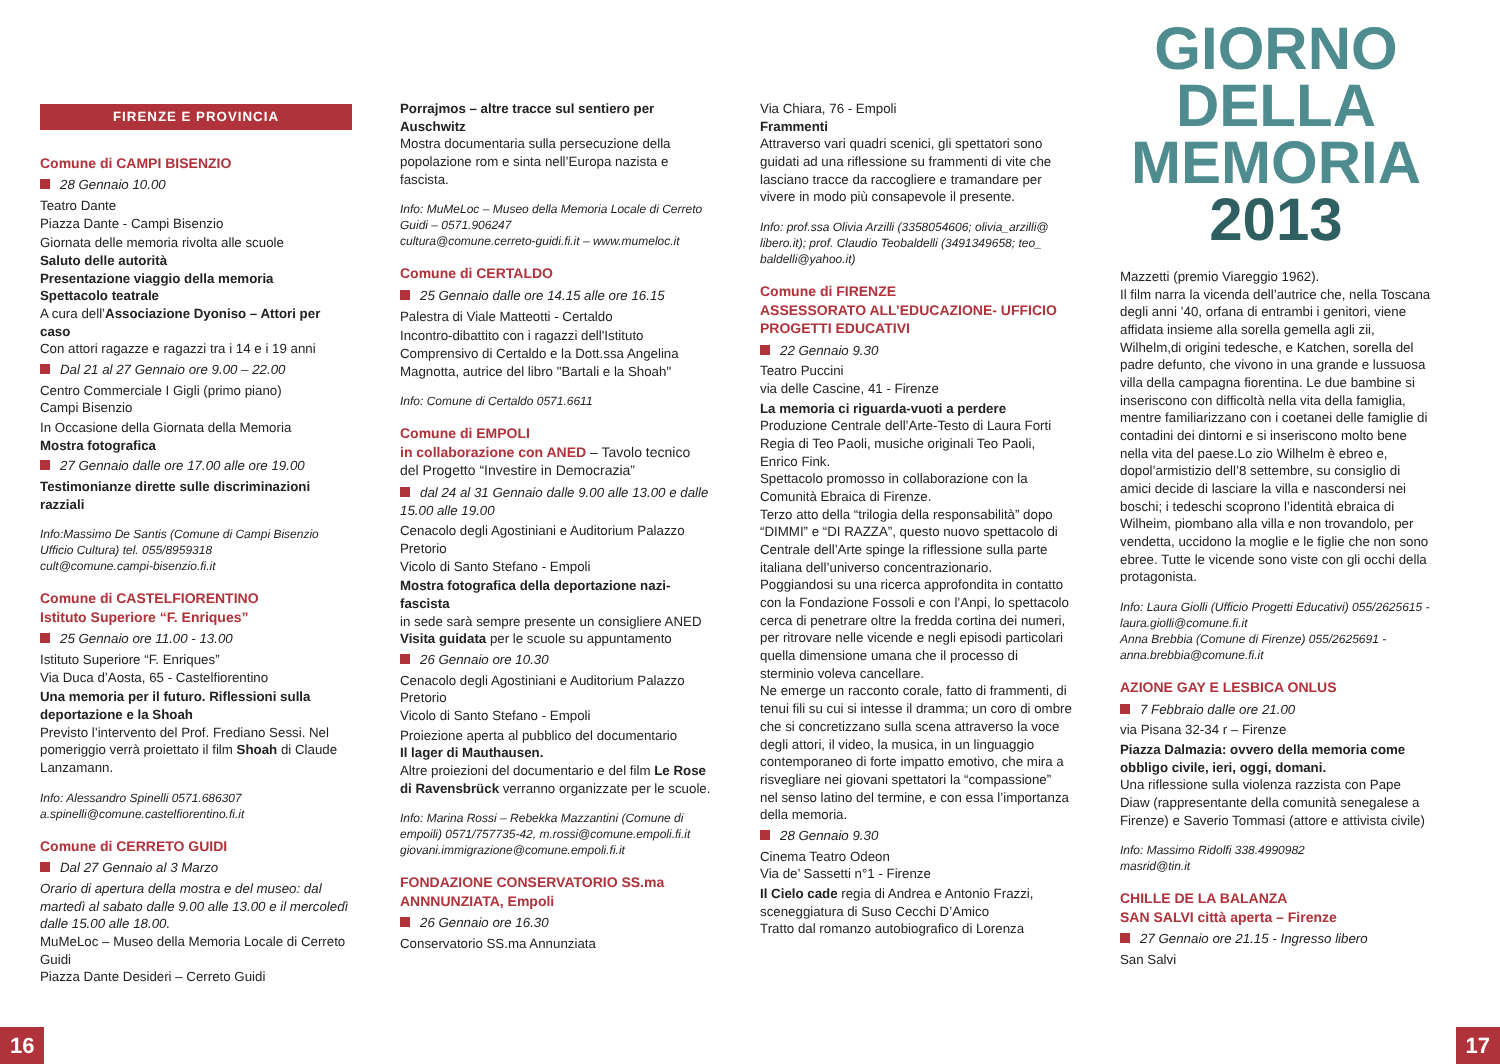FIRENZE E PROVINCIA
Comune di CAMPI BISENZIO
28 Gennaio 10.00
Teatro Dante
Piazza Dante - Campi Bisenzio
Giornata delle memoria rivolta alle scuole
Saluto delle autorità
Presentazione viaggio della memoria
Spettacolo teatrale
A cura dell’Associazione Dyoniso – Attori per caso
Con attori ragazze e ragazzi tra i 14 e i 19 anni
Dal 21 al 27 Gennaio ore 9.00 – 22.00
Centro Commerciale I Gigli (primo piano)
Campi Bisenzio
In Occasione della Giornata della Memoria
Mostra fotografica
27 Gennaio dalle ore 17.00 alle ore 19.00
Testimonianze dirette sulle discriminazioni razziali
Info:Massimo De Santis (Comune di Campi Bisenzio Ufficio Cultura) tel. 055/8959318
cult@comune.campi-bisenzio.fi.it
Comune di CASTELFIORENTINO
Istituto Superiore “F. Enriques”
25 Gennaio ore 11.00 - 13.00
Istituto Superiore “F. Enriques”
Via Duca d’Aosta, 65 - Castelfiorentino
Una memoria per il futuro. Riflessioni sulla deportazione e la Shoah
Previsto l’intervento del Prof. Frediano Sessi. Nel pomeriggio verrà proiettato il film Shoah di Claude Lanzamann.
Info: Alessandro Spinelli 0571.686307
a.spinelli@comune.castelfiorentino.fi.it
Comune di CERRETO GUIDI
Dal 27 Gennaio al 3 Marzo
Orario di apertura della mostra e del museo: dal martedì al sabato dalle 9.00 alle 13.00 e il mercoledì dalle 15.00 alle 18.00.
MuMeLoc – Museo della Memoria Locale di Cerreto Guidi
Piazza Dante Desideri – Cerreto Guidi
Porrajmos – altre tracce sul sentiero per Auschwitz
Mostra documentaria sulla persecuzione della popolazione rom e sinta nell’Europa nazista e fascista.
Info: MuMeLoc – Museo della Memoria Locale di Cerreto Guidi – 0571.906247
cultura@comune.cerreto-guidi.fi.it – www.mumeloc.it
Comune di CERTALDO
25 Gennaio dalle ore 14.15 alle ore 16.15
Palestra di Viale Matteotti - Certaldo
Incontro-dibattito con i ragazzi dell'Istituto Comprensivo di Certaldo e la Dott.ssa Angelina Magnotta, autrice del libro "Bartali e la Shoah"
Info: Comune di Certaldo 0571.6611
Comune di EMPOLI
in collaborazione con ANED – Tavolo tecnico del Progetto “Investire in Democrazia”
dal 24 al 31 Gennaio dalle 9.00 alle 13.00 e dalle 15.00 alle 19.00
Cenacolo degli Agostiniani e Auditorium Palazzo Pretorio
Vicolo di Santo Stefano - Empoli
Mostra fotografica della deportazione nazi-fascista
in sede sarà sempre presente un consigliere ANED
Visita guidata per le scuole su appuntamento
26 Gennaio ore 10.30
Cenacolo degli Agostiniani e Auditorium Palazzo Pretorio
Vicolo di Santo Stefano - Empoli
Proiezione aperta al pubblico del documentario
Il lager di Mauthausen.
Altre proiezioni del documentario e del film Le Rose di Ravensbrück verranno organizzate per le scuole.
Info: Marina Rossi – Rebekka Mazzantini (Comune di empoili) 0571/757735-42, m.rossi@comune.empoli.fi.it
giovani.immigrazione@comune.empoli.fi.it
FONDAZIONE CONSERVATORIO SS.ma ANNNUNZIATA, Empoli
26 Gennaio ore 16.30
Conservatorio SS.ma Annunziata
Via Chiara, 76 - Empoli
Frammenti
Attraverso vari quadri scenici, gli spettatori sono guidati ad una riflessione su frammenti di vite che lasciano tracce da raccogliere e tramandare per vivere in modo più consapevole il presente.
Info: prof.ssa Olivia Arzilli (3358054606; olivia_arzilli@ libero.it); prof. Claudio Teobaldelli (3491349658; teo_ baldelli@yahoo.it)
Comune di FIRENZE
ASSESSORATO ALL’EDUCAZIONE- UFFICIO PROGETTI EDUCATIVI
22 Gennaio 9.30
Teatro Puccini
via delle Cascine, 41 - Firenze
La memoria ci riguarda-vuoti a perdere
Produzione Centrale dell’Arte-Testo di Laura Forti Regia di Teo Paoli, musiche originali Teo Paoli, Enrico Fink.
Spettacolo promosso in collaborazione con la Comunità Ebraica di Firenze.
Terzo atto della “trilogia della responsabilità” dopo “DIMMI” e “DI RAZZA”, questo nuovo spettacolo di Centrale dell’Arte spinge la riflessione sulla parte italiana dell’universo concentrazionario.
Poggiandosi su una ricerca approfondita in contatto con la Fondazione Fossoli e con l’Anpi, lo spettacolo cerca di penetrare oltre la fredda cortina dei numeri, per ritrovare nelle vicende e negli episodi particolari quella dimensione umana che il processo di sterminio voleva cancellare.
Ne emerge un racconto corale, fatto di frammenti, di tenui fili su cui si intesse il dramma; un coro di ombre che si concretizzano sulla scena attraverso la voce degli attori, il video, la musica, in un linguaggio contemporaneo di forte impatto emotivo, che mira a risvegliare nei giovani spettatori la “compassione” nel senso latino del termine, e con essa l’importanza della memoria.
28 Gennaio 9.30
Cinema Teatro Odeon
Via de’ Sassetti n°1 - Firenze
Il Cielo cade regia di Andrea e Antonio Frazzi, sceneggiatura di Suso Cecchi D’Amico
Tratto dal romanzo autobiografico di Lorenza
GIORNO
DELLA
MEMORIA
2013
Mazzetti (premio Viareggio 1962).
Il film narra la vicenda dell’autrice che, nella Toscana degli anni ’40, orfana di entrambi i genitori, viene affidata insieme alla sorella gemella agli zii, Wilhelm,di origini tedesche, e Katchen, sorella del padre defunto, che vivono in una grande e lussuosa villa della campagna fiorentina. Le due bambine si inseriscono con difficoltà nella vita della famiglia, mentre familiarizzano con i coetanei delle famiglie di contadini dei dintorni e si inseriscono molto bene nella vita del paese.Lo zio Wilhelm è ebreo e, dopol’armistizio dell’8 settembre, su consiglio di amici decide di lasciare la villa e nascondersi nei boschi; i tedeschi scoprono l’identità ebraica di Wilheim, piombano alla villa e non trovandolo, per vendetta, uccidono la moglie e le figlie che non sono ebree. Tutte le vicende sono viste con gli occhi della protagonista.
Info: Laura Giolli (Ufficio Progetti Educativi) 055/2625615 - laura.giolli@comune.fi.it
Anna Brebbia (Comune di Firenze) 055/2625691 - anna.brebbia@comune.fi.it
AZIONE GAY E LESBICA ONLUS
7 Febbraio dalle ore 21.00
via Pisana 32-34 r – Firenze
Piazza Dalmazia: ovvero della memoria come obbligo civile, ieri, oggi, domani.
Una riflessione sulla violenza razzista con Pape Diaw (rappresentante della comunità senegalese a Firenze) e Saverio Tommasi (attore e attivista civile)
Info: Massimo Ridolfi 338.4990982
masrid@tin.it
CHILLE DE LA BALANZA
SAN SALVI città aperta – Firenze
27 Gennaio ore 21.15 - Ingresso libero
San Salvi
16 17